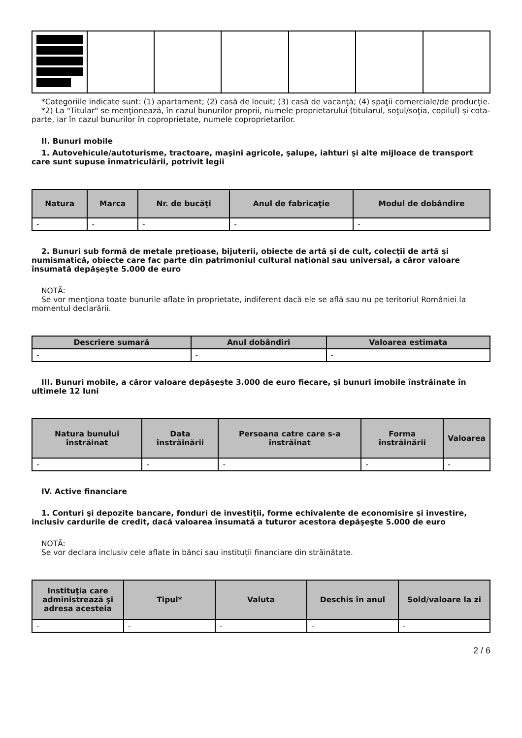*Categoriile indicate sunt: (1) apartament; (2) casă de locuit; (3) casă de vacanţă; (4) spaţii comerciale/de producţie.
*2) La "Titular" se menţionează, în cazul bunurilor proprii, numele proprietarului (titularul, soţul/soţia, copilul) și cota-parte, iar în cazul bunurilor în coproprietate, numele coproprietarilor.
II. Bunuri mobile
1. Autovehicule/autoturisme, tractoare, maşini agricole, şalupe, iahturi şi alte mijloace de transport care sunt supuse înmatriculării, potrivit legii
| Natura | Marca | Nr. de bucăţi | Anul de fabricaţie | Modul de dobândire |
| --- | --- | --- | --- | --- |
| - | - | - | - | - |
2. Bunuri sub formă de metale preţioase, bijuterii, obiecte de artă şi de cult, colecţii de artă şi numismatică, obiecte care fac parte din patrimoniul cultural naţional sau universal, a căror valoare însumată depăşeşte 5.000 de euro
NOTĂ:
Se vor menţiona toate bunurile aflate în proprietate, indiferent dacă ele se află sau nu pe teritoriul României la momentul declarării.
| Descriere sumară | Anul dobândiri | Valoarea estimata |
| --- | --- | --- |
| - | - | - |
III. Bunuri mobile, a căror valoare depăşeşte 3.000 de euro fiecare, şi bunuri imobile înstrăinate în ultimele 12 luni
| Natura bunului înstrăinat | Data înstrăinării | Persoana catre care s-a înstrăinat | Forma înstrăinării | Valoarea |
| --- | --- | --- | --- | --- |
| - | - | - | - | - |
IV. Active financiare
1. Conturi şi depozite bancare, fonduri de investiţii, forme echivalente de economisire şi investire, inclusiv cardurile de credit, dacă valoarea însumată a tuturor acestora depăşeşte 5.000 de euro
NOTĂ:
Se vor declara inclusiv cele aflate în bănci sau instituţii financiare din străinătate.
| Instituţia care administrează şi adresa acesteia | Tipul* | Valuta | Deschis în anul | Sold/valoare la zi |
| --- | --- | --- | --- | --- |
| - | - | - | - | - |
2 / 6